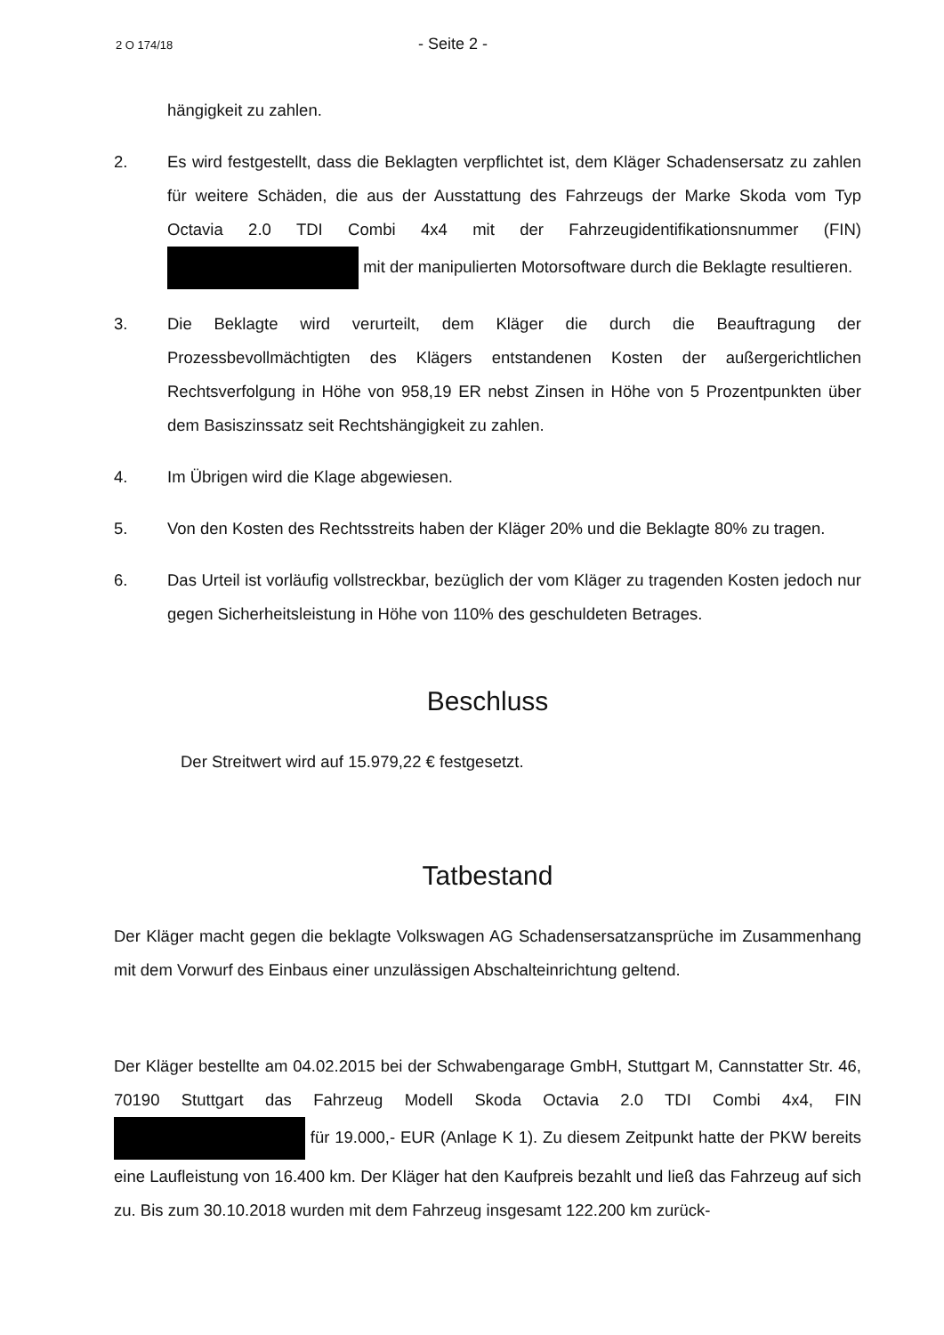2 O 174/18 - Seite 2 -
hängigkeit zu zahlen.
2. Es wird festgestellt, dass die Beklagten verpflichtet ist, dem Kläger Schadensersatz zu zahlen für weitere Schäden, die aus der Ausstattung des Fahrzeugs der Marke Skoda vom Typ Octavia 2.0 TDI Combi 4x4 mit der Fahrzeugidentifikationsnummer (FIN) mit der manipulierten Motorsoftware durch die Beklagte resultieren.
3. Die Beklagte wird verurteilt, dem Kläger die durch die Beauftragung der Prozessbevollmächtigten des Klägers entstandenen Kosten der außergerichtlichen Rechtsverfolgung in Höhe von 958,19 ER nebst Zinsen in Höhe von 5 Prozentpunkten über dem Basiszinssatz seit Rechtshängigkeit zu zahlen.
4. Im Übrigen wird die Klage abgewiesen.
5. Von den Kosten des Rechtsstreits haben der Kläger 20% und die Beklagte 80% zu tragen.
6. Das Urteil ist vorläufig vollstreckbar, bezüglich der vom Kläger zu tragenden Kosten jedoch nur gegen Sicherheitsleistung in Höhe von 110% des geschuldeten Betrages.
Beschluss
Der Streitwert wird auf 15.979,22 € festgesetzt.
Tatbestand
Der Kläger macht gegen die beklagte Volkswagen AG Schadensersatzansprüche im Zusammenhang mit dem Vorwurf des Einbaus einer unzulässigen Abschalteinrichtung geltend.
Der Kläger bestellte am 04.02.2015 bei der Schwabengarage GmbH, Stuttgart M, Cannstatter Str. 46, 70190 Stuttgart das Fahrzeug Modell Skoda Octavia 2.0 TDI Combi 4x4, FIN für 19.000,- EUR (Anlage K 1). Zu diesem Zeitpunkt hatte der PKW bereits eine Laufleistung von 16.400 km. Der Kläger hat den Kaufpreis bezahlt und ließ das Fahrzeug auf sich zu. Bis zum 30.10.2018 wurden mit dem Fahrzeug insgesamt 122.200 km zurück-